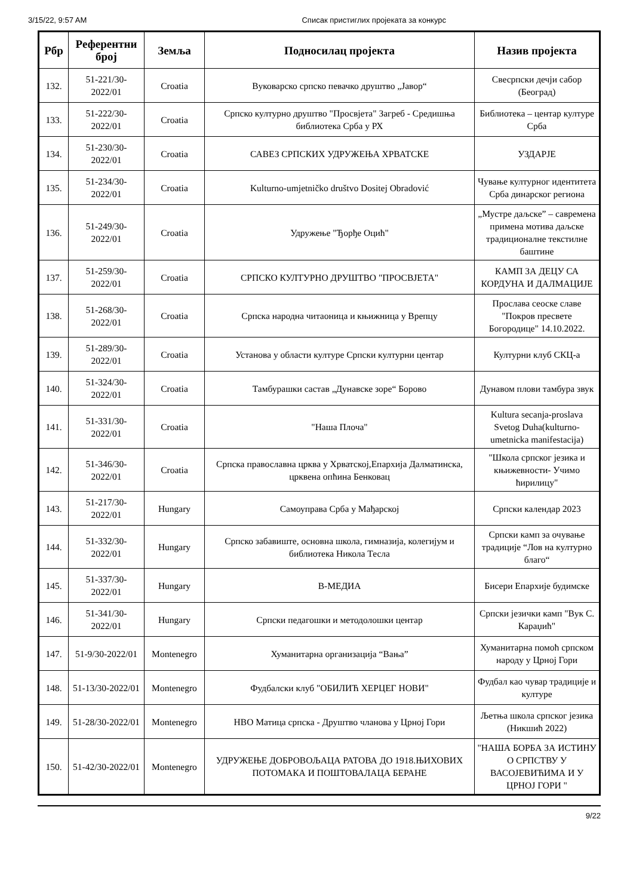3/15/22, 9:57 AM Списак пристиглих пројеката за конкурс
| Рбр | Референтни број | Земља | Подносилац пројекта | Назив пројекта |
| --- | --- | --- | --- | --- |
| 132. | 51-221/30-2022/01 | Croatia | Вуковарско српско певачко друштво „Јавор“ | Свесрпски дечји сабор (Београд) |
| 133. | 51-222/30-2022/01 | Croatia | Српско културно друштво "Просвјета" Загреб - Средишња библиотека Срба у РХ | Библиотека – центар културе Срба |
| 134. | 51-230/30-2022/01 | Croatia | САВЕЗ СРПСКИХ УДРУЖЕЊА ХРВАТСКЕ | УЗДАРЈЕ |
| 135. | 51-234/30-2022/01 | Croatia | Kulturno-umjetničko društvo Dositej Obradović | Чување културног идентитета Срба динарског региона |
| 136. | 51-249/30-2022/01 | Croatia | Удружење "Ђорђе Оцић" | „Мустре даљске” – савремена примена мотива даљске традиционалне текстилне баштине |
| 137. | 51-259/30-2022/01 | Croatia | СРПСКО КУЛТУРНО ДРУШТВО "ПРОСВЈЕТА" | КАМП ЗА ДЕЦУ СА КОРДУНА И ДАЛМАЦИЈЕ |
| 138. | 51-268/30-2022/01 | Croatia | Српска народна читаоница и књижница у Врепцу | Прослава сеоске славе "Покров пресвете Богородице" 14.10.2022. |
| 139. | 51-289/30-2022/01 | Croatia | Установа у области културе Српски културни центар | Културни клуб СКЦ-а |
| 140. | 51-324/30-2022/01 | Croatia | Тамбурашки састав „Дунавске зоре“ Борово | Дунавом плови тамбура звук |
| 141. | 51-331/30-2022/01 | Croatia | "Наша Плоча" | Kultura secanja-proslava Svetog Duha(kulturno-umetnicka manifestacija) |
| 142. | 51-346/30-2022/01 | Croatia | Српска православна црква у Хрватској,Епархија Далматинска, црквена опћина Бенковац | "Школа српског језика и књижевности- Учимо ћирилицу" |
| 143. | 51-217/30-2022/01 | Hungary | Самоуправа Срба у Мађарској | Српски календар 2023 |
| 144. | 51-332/30-2022/01 | Hungary | Српско забавиште, основна школа, гимназија, колегијум и библиотека Никола Тесла | Српски камп за очување традиције “Лов на културно благо“ |
| 145. | 51-337/30-2022/01 | Hungary | В-МЕДИА | Бисери Епархије будимске |
| 146. | 51-341/30-2022/01 | Hungary | Српски педагошки и методолошки центар | Српски језички камп "Вук С. Караџић" |
| 147. | 51-9/30-2022/01 | Montenegro | Хуманитарна организација “Вања” | Хуманитарна помоћ српском народу у Црној Гори |
| 148. | 51-13/30-2022/01 | Montenegro | Фудбалски клуб "ОБИЛИЋ ХЕРЦЕГ НОВИ" | Фудбал као чувар традиције и културе |
| 149. | 51-28/30-2022/01 | Montenegro | НВО Матица српска - Друштво чланова у Црној Гори | Љетња школа српског језика (Никшић 2022) |
| 150. | 51-42/30-2022/01 | Montenegro | УДРУЖЕЊЕ ДОБРОВОЉАЦА РАТОВА ДО 1918.ЊИХОВИХ ПОТОМАКА И ПОШТОВАЛАЦА БЕРАНЕ | "НАША БОРБА ЗА ИСТИНУ О СРПСТВУ У ВАСОЈЕВИЋИМА И У ЦРНОЈ ГОРИ " |
9/22